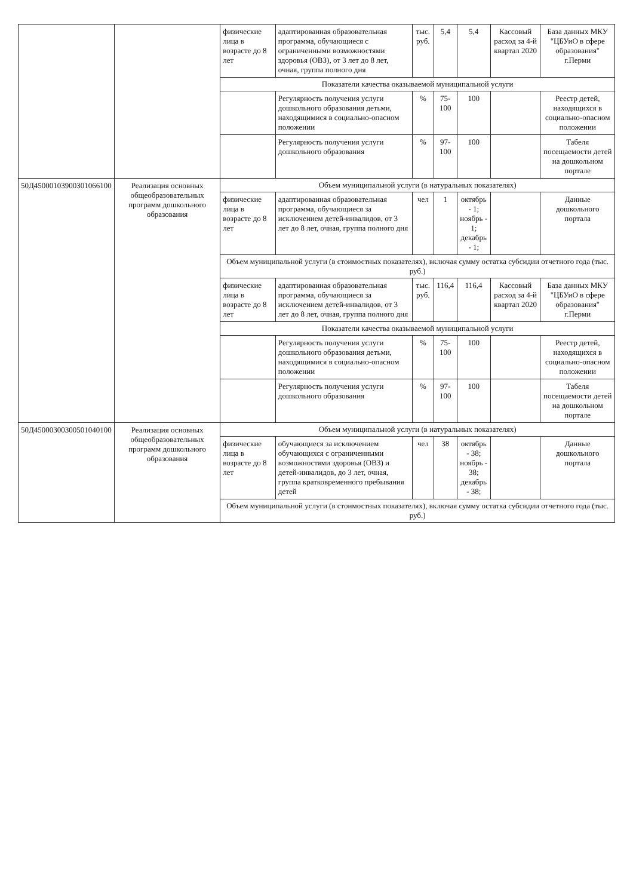| | | физические лица в возрасте до 8 лет | адаптированная образовательная программа, обучающиеся с ограниченными возможностями здоровья (ОВЗ), от 3 лет до 8 лет, очная, группа полного дня | тыс. руб. | 5,4 | 5,4 | Кассовый расход за 4-й квартал 2020 | База данных МКУ "ЦБУиО в сфере образования" г.Перми |
| | | Показатели качества оказываемой муниципальной услуги | | | | | | |
| | | | Регулярность получения услуги дошкольного образования детьми, находящимися в социально-опасном положении | % | 75-100 | 100 | | Реестр детей, находящихся в социально-опасном положении |
| | | | Регулярность получения услуги дошкольного образования | % | 97-100 | 100 | | Табеля посещаемости детей на дошкольном портале |
| 50Д45000103900301066100 | Реализация основных общеобразовательных программ дошкольного образования | Объем муниципальной услуги (в натуральных показателях) | | | | | | |
| | | физические лица в возрасте до 8 лет | адаптированная образовательная программа, обучающиеся за исключением детей-инвалидов, от 3 лет до 8 лет, очная, группа полного дня | чел | 1 | октябрь - 1; ноябрь - 1; декабрь - 1; | | Данные дошкольного портала |
| | | Объем муниципальной услуги (в стоимостных показателях), включая сумму остатка субсидии отчетного года (тыс. руб.) | | | | | | |
| | | физические лица в возрасте до 8 лет | адаптированная образовательная программа, обучающиеся за исключением детей-инвалидов, от 3 лет до 8 лет, очная, группа полного дня | тыс. руб. | 116,4 | 116,4 | Кассовый расход за 4-й квартал 2020 | База данных МКУ "ЦБУиО в сфере образования" г.Перми |
| | | Показатели качества оказываемой муниципальной услуги | | | | | | |
| | | | Регулярность получения услуги дошкольного образования детьми, находящимися в социально-опасном положении | % | 75-100 | 100 | | Реестр детей, находящихся в социально-опасном положении |
| | | | Регулярность получения услуги дошкольного образования | % | 97-100 | 100 | | Табеля посещаемости детей на дошкольном портале |
| 50Д45000300300501040100 | Реализация основных общеобразовательных программ дошкольного образования | Объем муниципальной услуги (в натуральных показателях) | | | | | | |
| | | физические лица в возрасте до 8 лет | обучающиеся за исключением обучающихся с ограниченными возможностями здоровья (ОВЗ) и детей-инвалидов, до 3 лет, очная, группа кратковременного пребывания детей | чел | 38 | октябрь - 38; ноябрь - 38; декабрь - 38; | | Данные дошкольного портала |
| | | Объем муниципальной услуги (в стоимостных показателях), включая сумму остатка субсидии отчетного года (тыс. руб.) | | | | | | |